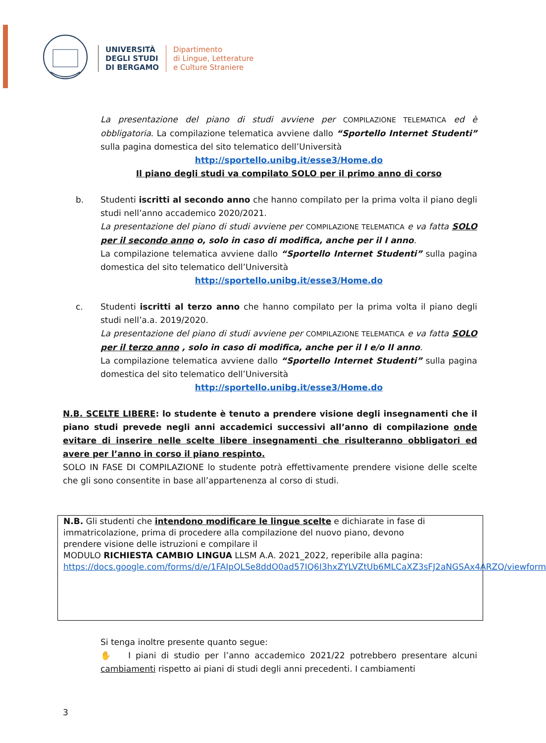UNIVERSITÀ
DEGLI STUDI
DI BERGAMO
Dipartimento
di Lingue, Letterature
e Culture Straniere
La presentazione del piano di studi avviene per COMPILAZIONE TELEMATICA ed è obbligatoria. La compilazione telematica avviene dallo “Sportello Internet Studenti” sulla pagina domestica del sito telematico dell’Università
http://sportello.unibg.it/esse3/Home.do
Il piano degli studi va compilato SOLO per il primo anno di corso
b. Studenti iscritti al secondo anno che hanno compilato per la prima volta il piano degli studi nell’anno accademico 2020/2021.
La presentazione del piano di studi avviene per COMPILAZIONE TELEMATICA e va fatta SOLO per il secondo anno o, solo in caso di modifica, anche per il I anno.
La compilazione telematica avviene dallo “Sportello Internet Studenti” sulla pagina domestica del sito telematico dell’Università
http://sportello.unibg.it/esse3/Home.do
c. Studenti iscritti al terzo anno che hanno compilato per la prima volta il piano degli studi nell’a.a. 2019/2020.
La presentazione del piano di studi avviene per COMPILAZIONE TELEMATICA e va fatta SOLO per il terzo anno , solo in caso di modifica, anche per il I e/o II anno.
La compilazione telematica avviene dallo “Sportello Internet Studenti” sulla pagina domestica del sito telematico dell’Università
http://sportello.unibg.it/esse3/Home.do
N.B. SCELTE LIBERE: lo studente è tenuto a prendere visione degli insegnamenti che il piano studi prevede negli anni accademici successivi all’anno di compilazione onde evitare di inserire nelle scelte libere insegnamenti che risulteranno obbligatori ed avere per l’anno in corso il piano respinto.
SOLO IN FASE DI COMPILAZIONE lo studente potrà effettivamente prendere visione delle scelte che gli sono consentite in base all’appartenenza al corso di studi.
N.B. Gli studenti che intendono modificare le lingue scelte e dichiarate in fase di immatricolazione, prima di procedere alla compilazione del nuovo piano, devono
prendere visione delle istruzioni e compilare il
MODULO RICHIESTA CAMBIO LINGUA LLSM A.A. 2021_2022, reperibile alla pagina: https://docs.google.com/forms/d/e/1FAIpQLSe8ddO0ad57IQ6I3hxZYLVZtUb6MLCaXZ3sFJ2aNGSAx4ARZQ/viewform
Si tenga inoltre presente quanto segue:
✋ I piani di studio per l’anno accademico 2021/22 potrebbero presentare alcuni cambiamenti rispetto ai piani di studi degli anni precedenti. I cambiamenti
3